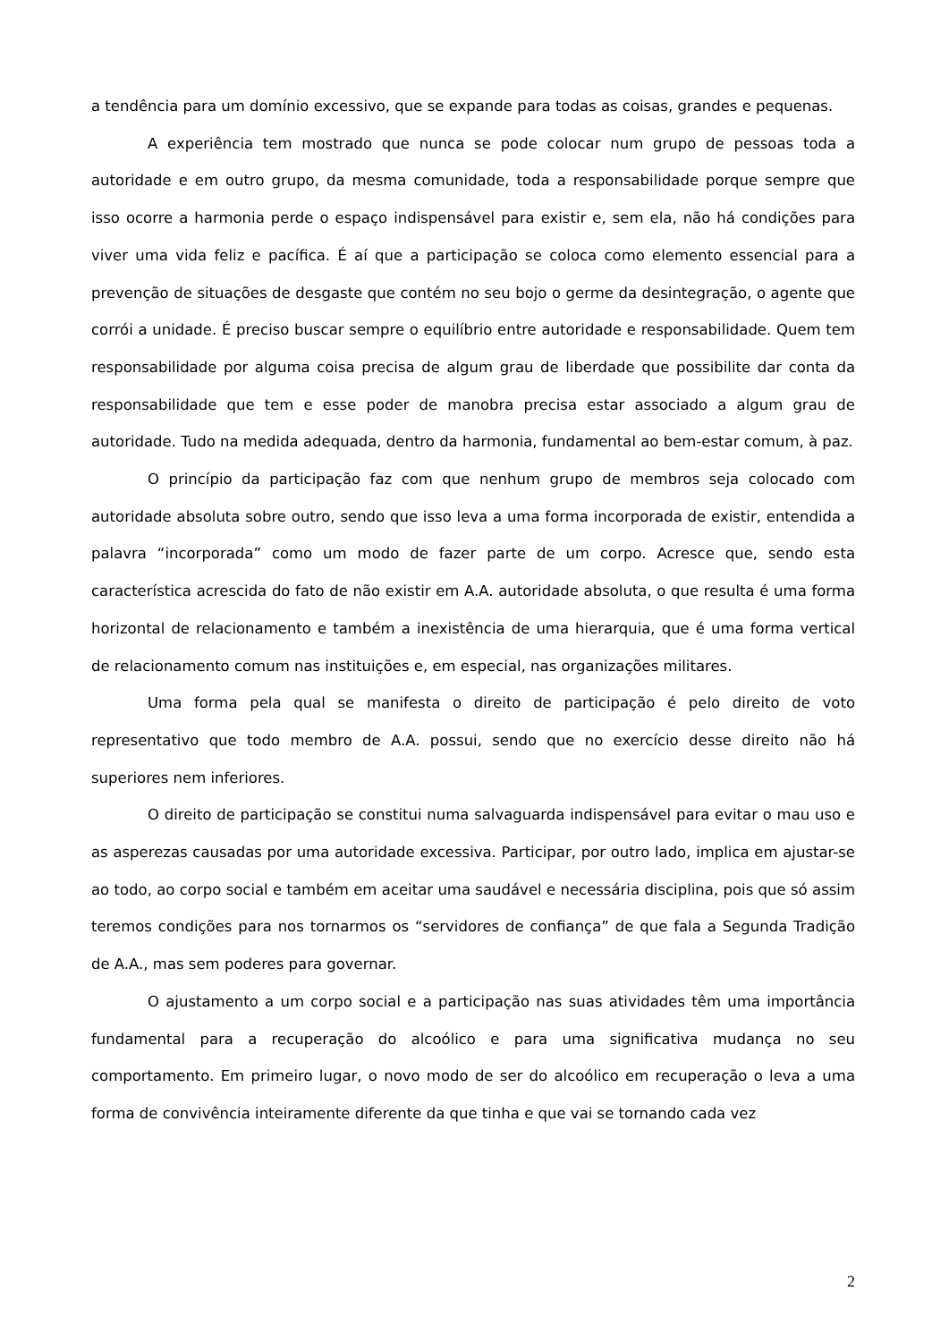a tendência para um domínio excessivo, que se expande para todas as coisas, grandes e pequenas.
A experiência tem mostrado que nunca se pode colocar num grupo de pessoas toda a autoridade e em outro grupo, da mesma comunidade, toda a responsabilidade porque sempre que isso ocorre a harmonia perde o espaço indispensável para existir e, sem ela, não há condições para viver uma vida feliz e pacífica. É aí que a participação se coloca como elemento essencial para a prevenção de situações de desgaste que contém no seu bojo o germe da desintegração, o agente que corrói a unidade. É preciso buscar sempre o equilíbrio entre autoridade e responsabilidade. Quem tem responsabilidade por alguma coisa precisa de algum grau de liberdade que possibilite dar conta da responsabilidade que tem e esse poder de manobra precisa estar associado a algum grau de autoridade. Tudo na medida adequada, dentro da harmonia, fundamental ao bem-estar comum, à paz.
O princípio da participação faz com que nenhum grupo de membros seja colocado com autoridade absoluta sobre outro, sendo que isso leva a uma forma incorporada de existir, entendida a palavra “incorporada” como um modo de fazer parte de um corpo. Acresce que, sendo esta característica acrescida do fato de não existir em A.A. autoridade absoluta, o que resulta é uma forma horizontal de relacionamento e também a inexistência de uma hierarquia, que é uma forma vertical de relacionamento comum nas instituições e, em especial, nas organizações militares.
Uma forma pela qual se manifesta o direito de participação é pelo direito de voto representativo que todo membro de A.A. possui, sendo que no exercício desse direito não há superiores nem inferiores.
O direito de participação se constitui numa salvaguarda indispensável para evitar o mau uso e as asperezas causadas por uma autoridade excessiva. Participar, por outro lado, implica em ajustar-se ao todo, ao corpo social e também em aceitar uma saudável e necessária disciplina, pois que só assim teremos condições para nos tornarmos os “servidores de confiança” de que fala a Segunda Tradição de A.A., mas sem poderes para governar.
O ajustamento a um corpo social e a participação nas suas atividades têm uma importância fundamental para a recuperação do alcoólico e para uma significativa mudança no seu comportamento. Em primeiro lugar, o novo modo de ser do alcoólico em recuperação o leva a uma forma de convivência inteiramente diferente da que tinha e que vai se tornando cada vez
2